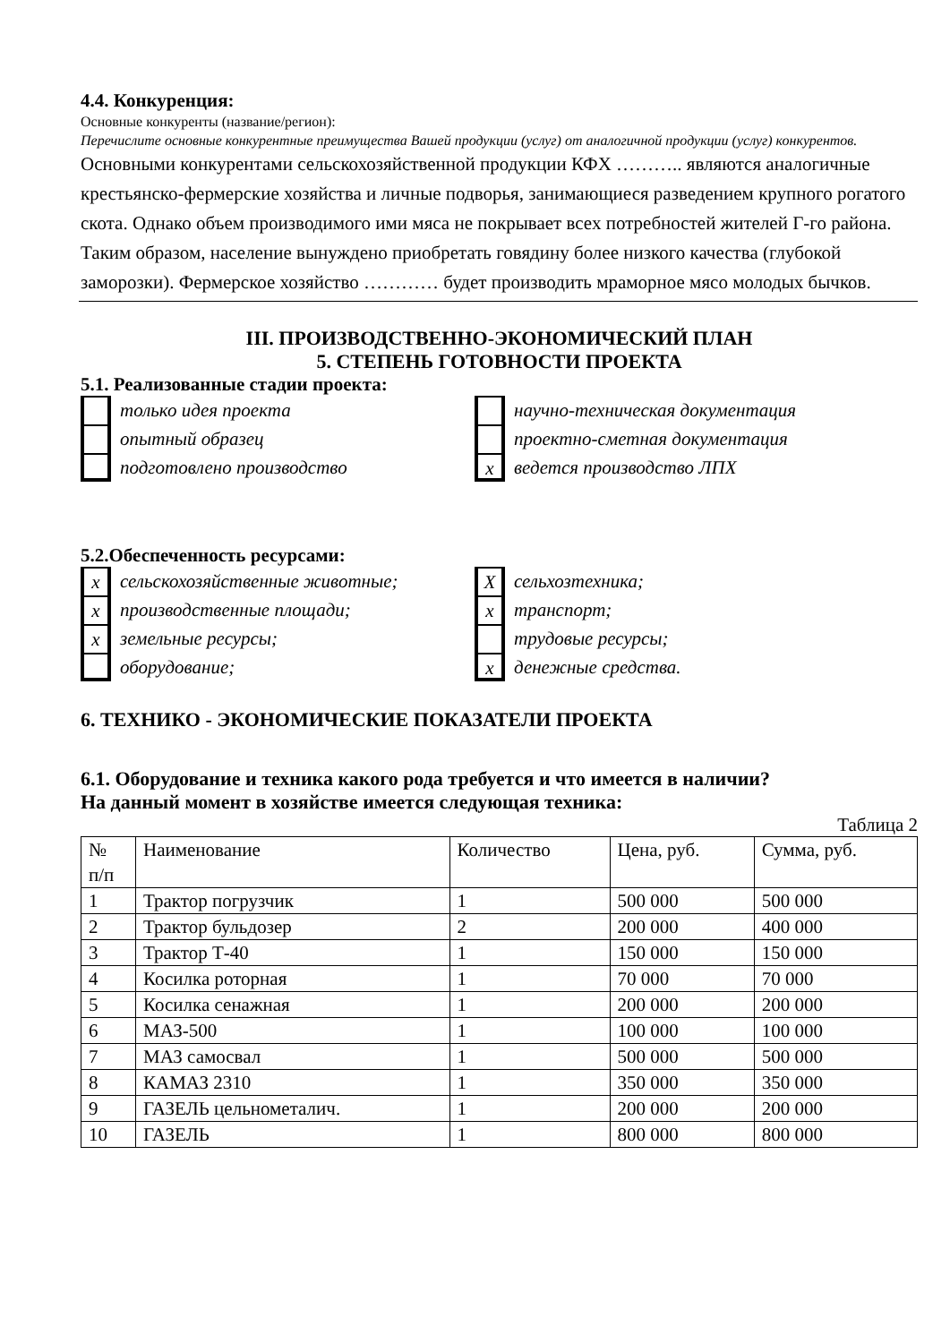4.4. Конкуренция:
Основные конкуренты (название/регион):
Перечислите основные конкурентные преимущества Вашей продукции (услуг) от аналогичной продукции (услуг) конкурентов.
Основными конкурентами сельскохозяйственной продукции КФХ ……….. являются аналогичные крестьянско-фермерские хозяйства и личные подворья, занимающиеся разведением крупного рогатого скота. Однако объем производимого ими мяса не покрывает всех потребностей жителей Г-го района. Таким образом, население вынуждено приобретать говядину более низкого качества (глубокой заморозки). Фермерское хозяйство ………… будет производить мраморное мясо молодых бычков.
III. ПРОИЗВОДСТВЕННО-ЭКОНОМИЧЕСКИЙ ПЛАН
5. СТЕПЕНЬ ГОТОВНОСТИ ПРОЕКТА
5.1. Реализованные стадии проекта:
только идея проекта
опытный образец
подготовлено производство
научно-техническая документация
проектно-сметная документация
x ведется производство ЛПХ
5.2.Обеспеченность ресурсами:
x сельскохозяйственные животные;
x производственные площади;
x земельные ресурсы;
оборудование;
Xсельхозтехника;
x транспорт;
трудовые ресурсы;
x денежные средства.
6. ТЕХНИКО - ЭКОНОМИЧЕСКИЕ ПОКАЗАТЕЛИ ПРОЕКТА
6.1. Оборудование и техника какого рода требуется и что имеется в наличии?
На данный момент в хозяйстве имеется следующая техника:
Таблица 2
| № п/п | Наименование | Количество | Цена, руб. | Сумма, руб. |
| 1 | Трактор погрузчик | 1 | 500 000 | 500 000 |
| 2 | Трактор бульдозер | 2 | 200 000 | 400 000 |
| 3 | Трактор Т-40 | 1 | 150 000 | 150 000 |
| 4 | Косилка роторная | 1 | 70 000 | 70 000 |
| 5 | Косилка сенажная | 1 | 200 000 | 200 000 |
| 6 | МАЗ-500 | 1 | 100 000 | 100 000 |
| 7 | МАЗ самосвал | 1 | 500 000 | 500 000 |
| 8 | КАМАЗ 2310 | 1 | 350 000 | 350 000 |
| 9 | ГАЗЕЛЬ цельнометалич. | 1 | 200 000 | 200 000 |
| 10 | ГАЗЕЛЬ | 1 | 800 000 | 800 000 |